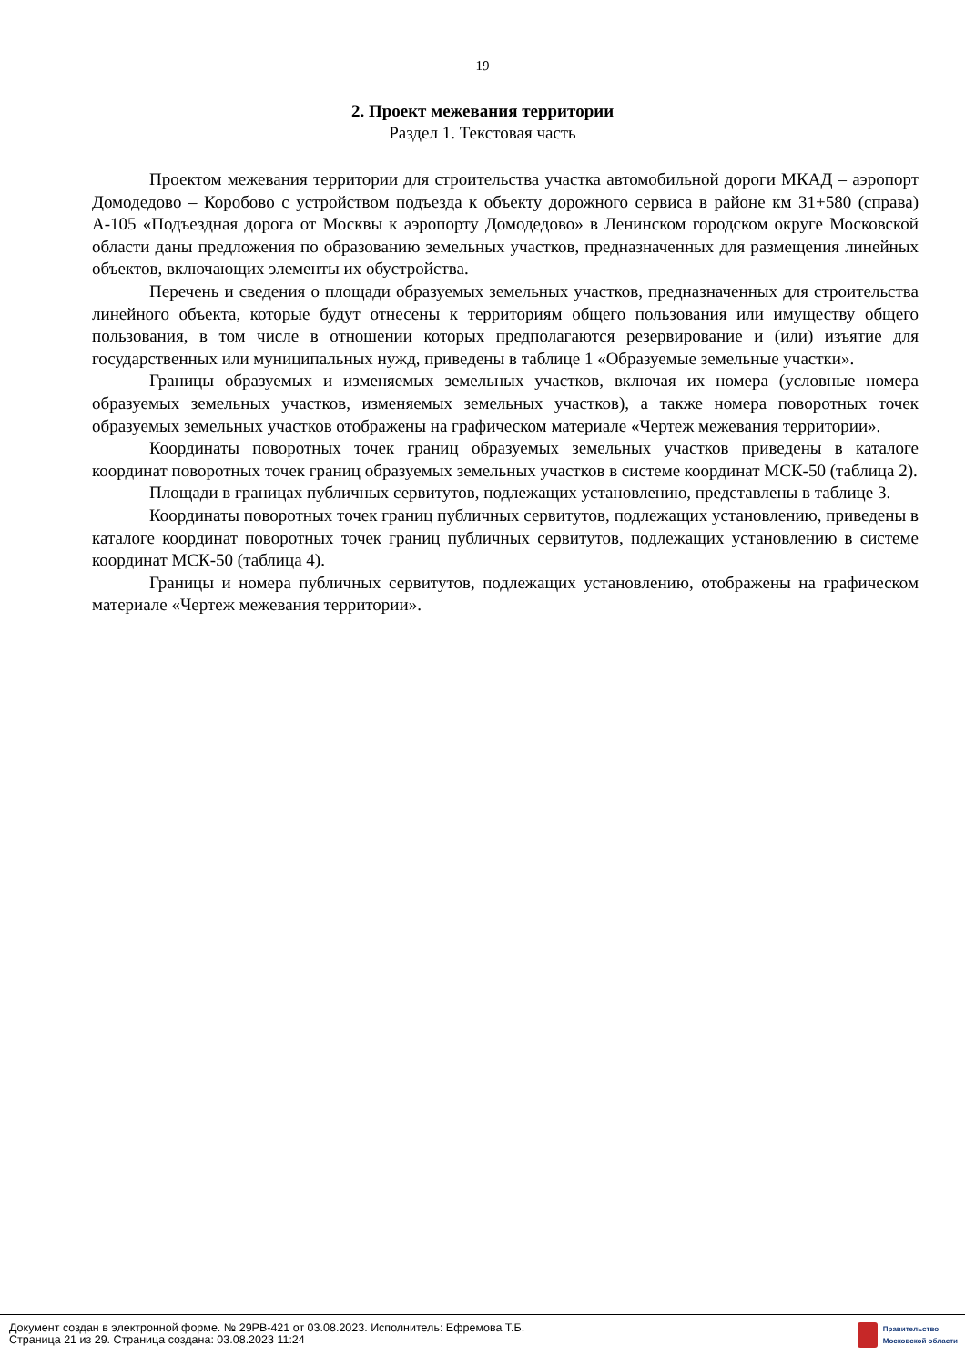19
2. Проект межевания территории
Раздел 1. Текстовая часть
Проектом межевания территории для строительства участка автомобильной дороги МКАД – аэропорт Домодедово – Коробово с устройством подъезда к объекту дорожного сервиса в районе км 31+580 (справа) А-105 «Подъездная дорога от Москвы к аэропорту Домодедово» в Ленинском городском округе Московской области даны предложения по образованию земельных участков, предназначенных для размещения линейных объектов, включающих элементы их обустройства.
Перечень и сведения о площади образуемых земельных участков, предназначенных для строительства линейного объекта, которые будут отнесены к территориям общего пользования или имуществу общего пользования, в том числе в отношении которых предполагаются резервирование и (или) изъятие для государственных или муниципальных нужд, приведены в таблице 1 «Образуемые земельные участки».
Границы образуемых и изменяемых земельных участков, включая их номера (условные номера образуемых земельных участков, изменяемых земельных участков), а также номера поворотных точек образуемых земельных участков отображены на графическом материале «Чертеж межевания территории».
Координаты поворотных точек границ образуемых земельных участков приведены в каталоге координат поворотных точек границ образуемых земельных участков в системе координат МСК-50 (таблица 2).
Площади в границах публичных сервитутов, подлежащих установлению, представлены в таблице 3.
Координаты поворотных точек границ публичных сервитутов, подлежащих установлению, приведены в каталоге координат поворотных точек границ публичных сервитутов, подлежащих установлению в системе координат МСК-50 (таблица 4).
Границы и номера публичных сервитутов, подлежащих установлению, отображены на графическом материале «Чертеж межевания территории».
Документ создан в электронной форме. № 29РВ-421 от 03.08.2023. Исполнитель: Ефремова Т.Б.
Страница 21 из 29. Страница создана: 03.08.2023 11:24
Правительство
Московской области